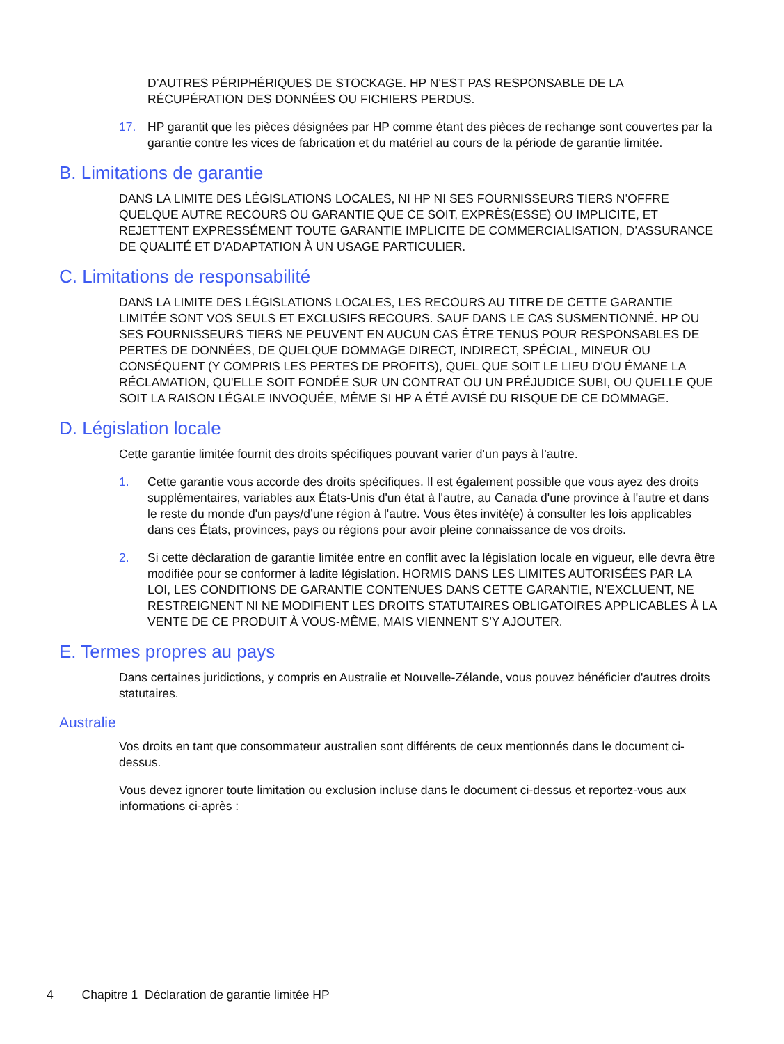D’AUTRES PÉRIPHÉRIQUES DE STOCKAGE. HP N'EST PAS RESPONSABLE DE LA RÉCUPÉRATION DES DONNÉES OU FICHIERS PERDUS.
17. HP garantit que les pièces désignées par HP comme étant des pièces de rechange sont couvertes par la garantie contre les vices de fabrication et du matériel au cours de la période de garantie limitée.
B. Limitations de garantie
DANS LA LIMITE DES LÉGISLATIONS LOCALES, NI HP NI SES FOURNISSEURS TIERS N’OFFRE QUELQUE AUTRE RECOURS OU GARANTIE QUE CE SOIT, EXPRÈS(ESSE) OU IMPLICITE, ET REJETTENT EXPRESSÉMENT TOUTE GARANTIE IMPLICITE DE COMMERCIALISATION, D’ASSURANCE DE QUALITÉ ET D’ADAPTATION À UN USAGE PARTICULIER.
C. Limitations de responsabilité
DANS LA LIMITE DES LÉGISLATIONS LOCALES, LES RECOURS AU TITRE DE CETTE GARANTIE LIMITÉE SONT VOS SEULS ET EXCLUSIFS RECOURS. SAUF DANS LE CAS SUSMENTIONNÉ. HP OU SES FOURNISSEURS TIERS NE PEUVENT EN AUCUN CAS ÊTRE TENUS POUR RESPONSABLES DE PERTES DE DONNÉES, DE QUELQUE DOMMAGE DIRECT, INDIRECT, SPÉCIAL, MINEUR OU CONSÉQUENT (Y COMPRIS LES PERTES DE PROFITS), QUEL QUE SOIT LE LIEU D'OU ÉMANE LA RÉCLAMATION, QU'ELLE SOIT FONDÉE SUR UN CONTRAT OU UN PRÉJUDICE SUBI, OU QUELLE QUE SOIT LA RAISON LÉGALE INVOQUÉE, MÊME SI HP A ÉTÉ AVISÉ DU RISQUE DE CE DOMMAGE.
D. Législation locale
Cette garantie limitée fournit des droits spécifiques pouvant varier d’un pays à l’autre.
1. Cette garantie vous accorde des droits spécifiques. Il est également possible que vous ayez des droits supplémentaires, variables aux États-Unis d'un état à l'autre, au Canada d'une province à l'autre et dans le reste du monde d'un pays/d’une région à l'autre. Vous êtes invité(e) à consulter les lois applicables dans ces États, provinces, pays ou régions pour avoir pleine connaissance de vos droits.
2. Si cette déclaration de garantie limitée entre en conflit avec la législation locale en vigueur, elle devra être modifiée pour se conformer à ladite législation. HORMIS DANS LES LIMITES AUTORISÉES PAR LA LOI, LES CONDITIONS DE GARANTIE CONTENUES DANS CETTE GARANTIE, N’EXCLUENT, NE RESTREIGNENT NI NE MODIFIENT LES DROITS STATUTAIRES OBLIGATOIRES APPLICABLES À LA VENTE DE CE PRODUIT À VOUS-MÊME, MAIS VIENNENT S'Y AJOUTER.
E. Termes propres au pays
Dans certaines juridictions, y compris en Australie et Nouvelle-Zélande, vous pouvez bénéficier d'autres droits statutaires.
Australie
Vos droits en tant que consommateur australien sont différents de ceux mentionnés dans le document ci-dessus.
Vous devez ignorer toute limitation ou exclusion incluse dans le document ci-dessus et reportez-vous aux informations ci-après :
4 Chapitre 1 Déclaration de garantie limitée HP